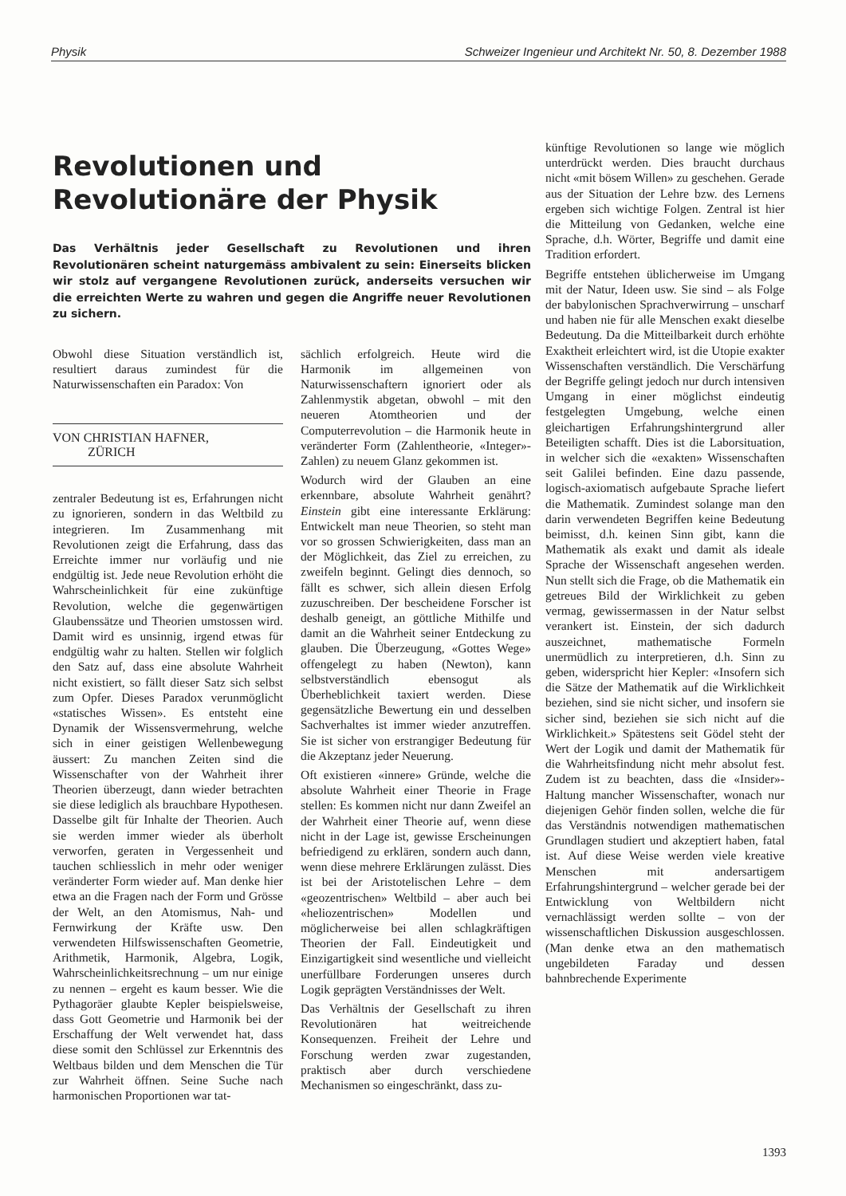Physik Schweizer Ingenieur und Architekt Nr. 50, 8. Dezember 1988
Revolutionen und Revolutionäre der Physik
Das Verhältnis jeder Gesellschaft zu Revolutionen und ihren Revolutionären scheint naturgemäss ambivalent zu sein: Einerseits blicken wir stolz auf vergangene Revolutionen zurück, anderseits versuchen wir die erreichten Werte zu wahren und gegen die Angriffe neuer Revolutionen zu sichern.
Obwohl diese Situation verständlich ist, resultiert daraus zumindest für die Naturwissenschaften ein Paradox: Von
VON CHRISTIAN HAFNER,
ZÜRICH
zentraler Bedeutung ist es, Erfahrungen nicht zu ignorieren, sondern in das Weltbild zu integrieren. Im Zusammenhang mit Revolutionen zeigt die Erfahrung, dass das Erreichte immer nur vorläufig und nie endgültig ist. Jede neue Revolution erhöht die Wahrscheinlichkeit für eine zukünftige Revolution, welche die gegenwärtigen Glaubenssätze und Theorien umstossen wird. Damit wird es unsinnig, irgend etwas für endgültig wahr zu halten. Stellen wir folglich den Satz auf, dass eine absolute Wahrheit nicht existiert, so fällt dieser Satz sich selbst zum Opfer. Dieses Paradox verunmöglicht «statisches Wissen». Es entsteht eine Dynamik der Wissensvermehrung, welche sich in einer geistigen Wellenbewegung äussert: Zu manchen Zeiten sind die Wissenschafter von der Wahrheit ihrer Theorien überzeugt, dann wieder betrachten sie diese lediglich als brauchbare Hypothesen. Dasselbe gilt für Inhalte der Theorien. Auch sie werden immer wieder als überholt verworfen, geraten in Vergessenheit und tauchen schliesslich in mehr oder weniger veränderter Form wieder auf. Man denke hier etwa an die Fragen nach der Form und Grösse der Welt, an den Atomismus, Nah- und Fernwirkung der Kräfte usw. Den verwendeten Hilfswissenschaften Geometrie, Arithmetik, Harmonik, Algebra, Logik, Wahrscheinlichkeitsrechnung – um nur einige zu nennen – ergeht es kaum besser. Wie die Pythagoräer glaubte Kepler beispielsweise, dass Gott Geometrie und Harmonik bei der Erschaffung der Welt verwendet hat, dass diese somit den Schlüssel zur Erkenntnis des Weltbaus bilden und dem Menschen die Tür zur Wahrheit öffnen. Seine Suche nach harmonischen Proportionen war tat-
sächlich erfolgreich. Heute wird die Harmonik im allgemeinen von Naturwissenschaftern ignoriert oder als Zahlenmystik abgetan, obwohl – mit den neueren Atomtheorien und der Computerrevolution – die Harmonik heute in veränderter Form (Zahlentheorie, «Integer»-Zahlen) zu neuem Glanz gekommen ist.
Wodurch wird der Glauben an eine erkennbare, absolute Wahrheit genährt? Einstein gibt eine interessante Erklärung: Entwickelt man neue Theorien, so steht man vor so grossen Schwierigkeiten, dass man an der Möglichkeit, das Ziel zu erreichen, zu zweifeln beginnt. Gelingt dies dennoch, so fällt es schwer, sich allein diesen Erfolg zuzuschreiben. Der bescheidene Forscher ist deshalb geneigt, an göttliche Mithilfe und damit an die Wahrheit seiner Entdeckung zu glauben. Die Überzeugung, «Gottes Wege» offengelegt zu haben (Newton), kann selbstverständlich ebensogut als Überheblichkeit taxiert werden. Diese gegensätzliche Bewertung ein und desselben Sachverhaltes ist immer wieder anzutreffen. Sie ist sicher von erstrangiger Bedeutung für die Akzeptanz jeder Neuerung.
Oft existieren «innere» Gründe, welche die absolute Wahrheit einer Theorie in Frage stellen: Es kommen nicht nur dann Zweifel an der Wahrheit einer Theorie auf, wenn diese nicht in der Lage ist, gewisse Erscheinungen befriedigend zu erklären, sondern auch dann, wenn diese mehrere Erklärungen zulässt. Dies ist bei der Aristotelischen Lehre – dem «geozentrischen» Weltbild – aber auch bei «heliozentrischen» Modellen und möglicherweise bei allen schlagkräftigen Theorien der Fall. Eindeutigkeit und Einzigartigkeit sind wesentliche und vielleicht unerfüllbare Forderungen unseres durch Logik geprägten Verständnisses der Welt.
Das Verhältnis der Gesellschaft zu ihren Revolutionären hat weitreichende Konsequenzen. Freiheit der Lehre und Forschung werden zwar zugestanden, praktisch aber durch verschiedene Mechanismen so eingeschränkt, dass zu-
künftige Revolutionen so lange wie möglich unterdrückt werden. Dies braucht durchaus nicht «mit bösem Willen» zu geschehen. Gerade aus der Situation der Lehre bzw. des Lernens ergeben sich wichtige Folgen. Zentral ist hier die Mitteilung von Gedanken, welche eine Sprache, d.h. Wörter, Begriffe und damit eine Tradition erfordert.
Begriffe entstehen üblicherweise im Umgang mit der Natur, Ideen usw. Sie sind – als Folge der babylonischen Sprachverwirrung – unscharf und haben nie für alle Menschen exakt dieselbe Bedeutung. Da die Mitteilbarkeit durch erhöhte Exaktheit erleichtert wird, ist die Utopie exakter Wissenschaften verständlich. Die Verschärfung der Begriffe gelingt jedoch nur durch intensiven Umgang in einer möglichst eindeutig festgelegten Umgebung, welche einen gleichartigen Erfahrungshintergrund aller Beteiligten schafft. Dies ist die Laborsituation, in welcher sich die «exakten» Wissenschaften seit Galilei befinden. Eine dazu passende, logisch-axiomatisch aufgebaute Sprache liefert die Mathematik. Zumindest solange man den darin verwendeten Begriffen keine Bedeutung beimisst, d.h. keinen Sinn gibt, kann die Mathematik als exakt und damit als ideale Sprache der Wissenschaft angesehen werden. Nun stellt sich die Frage, ob die Mathematik ein getreues Bild der Wirklichkeit zu geben vermag, gewissermassen in der Natur selbst verankert ist. Einstein, der sich dadurch auszeichnet, mathematische Formeln unermüdlich zu interpretieren, d.h. Sinn zu geben, widerspricht hier Kepler: «Insofern sich die Sätze der Mathematik auf die Wirklichkeit beziehen, sind sie nicht sicher, und insofern sie sicher sind, beziehen sie sich nicht auf die Wirklichkeit.» Spätestens seit Gödel steht der Wert der Logik und damit der Mathematik für die Wahrheitsfindung nicht mehr absolut fest. Zudem ist zu beachten, dass die «Insider»-Haltung mancher Wissenschafter, wonach nur diejenigen Gehör finden sollen, welche die für das Verständnis notwendigen mathematischen Grundlagen studiert und akzeptiert haben, fatal ist. Auf diese Weise werden viele kreative Menschen mit andersartigem Erfahrungshintergrund – welcher gerade bei der Entwicklung von Weltbildern nicht vernachlässigt werden sollte – von der wissenschaftlichen Diskussion ausgeschlossen. (Man denke etwa an den mathematisch ungebildeten Faraday und dessen bahnbrechende Experimente
1393